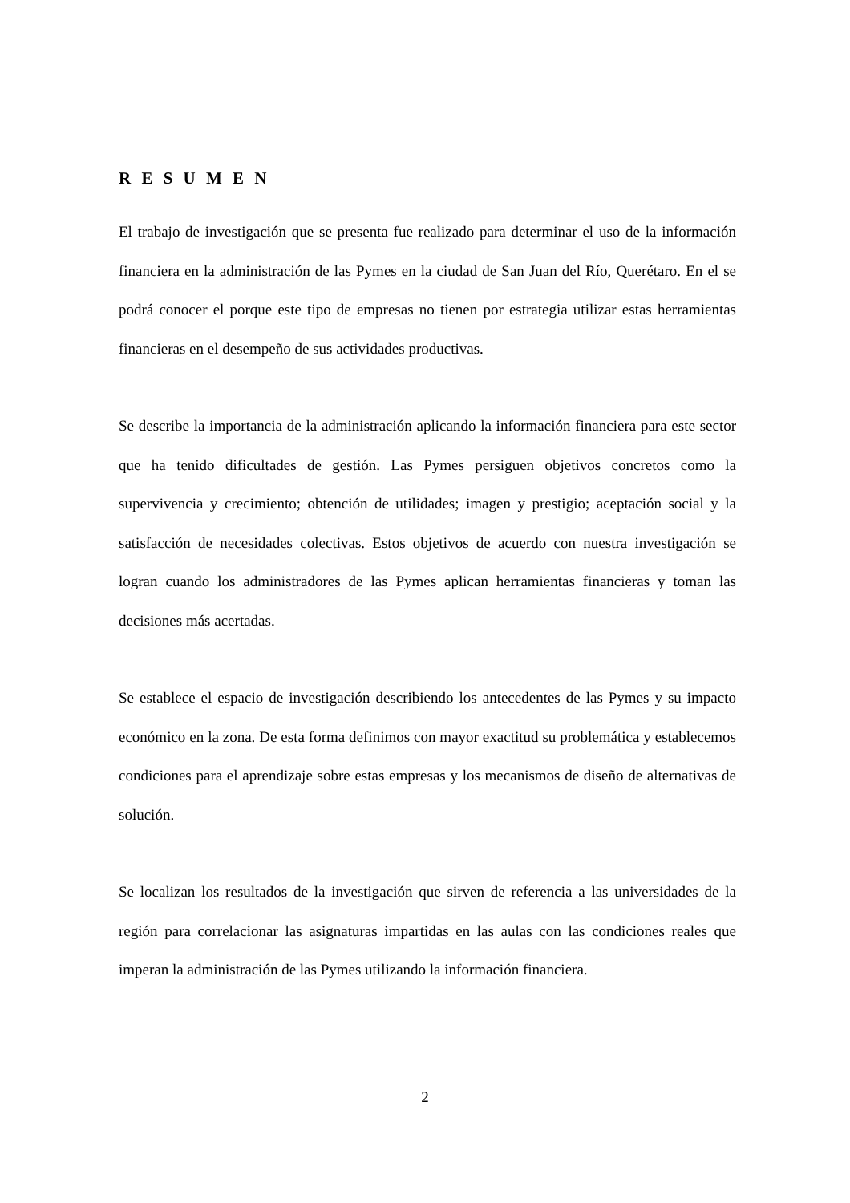R E S U M E N
El trabajo de investigación que se presenta fue realizado para determinar el uso de la información financiera en la administración de las Pymes en la ciudad de San Juan del Río, Querétaro. En el se podrá conocer el porque este tipo de empresas no tienen por estrategia utilizar estas herramientas financieras en el desempeño de sus actividades productivas.
Se describe la importancia de la administración aplicando la información financiera para este sector que ha tenido dificultades de gestión. Las Pymes persiguen objetivos concretos como la supervivencia y crecimiento; obtención de utilidades; imagen y prestigio; aceptación social y la satisfacción de necesidades colectivas. Estos objetivos de acuerdo con nuestra investigación se logran cuando los administradores de las Pymes aplican herramientas financieras y toman las decisiones más acertadas.
Se establece el espacio de investigación describiendo los antecedentes de las Pymes y su impacto económico en la zona. De esta forma definimos con mayor exactitud su problemática y establecemos condiciones para el aprendizaje sobre estas empresas y los mecanismos de diseño de alternativas de solución.
Se localizan los resultados de la investigación que sirven de referencia a las universidades de la región para correlacionar las asignaturas impartidas en las aulas con las condiciones reales que imperan la administración de las Pymes utilizando la información financiera.
2